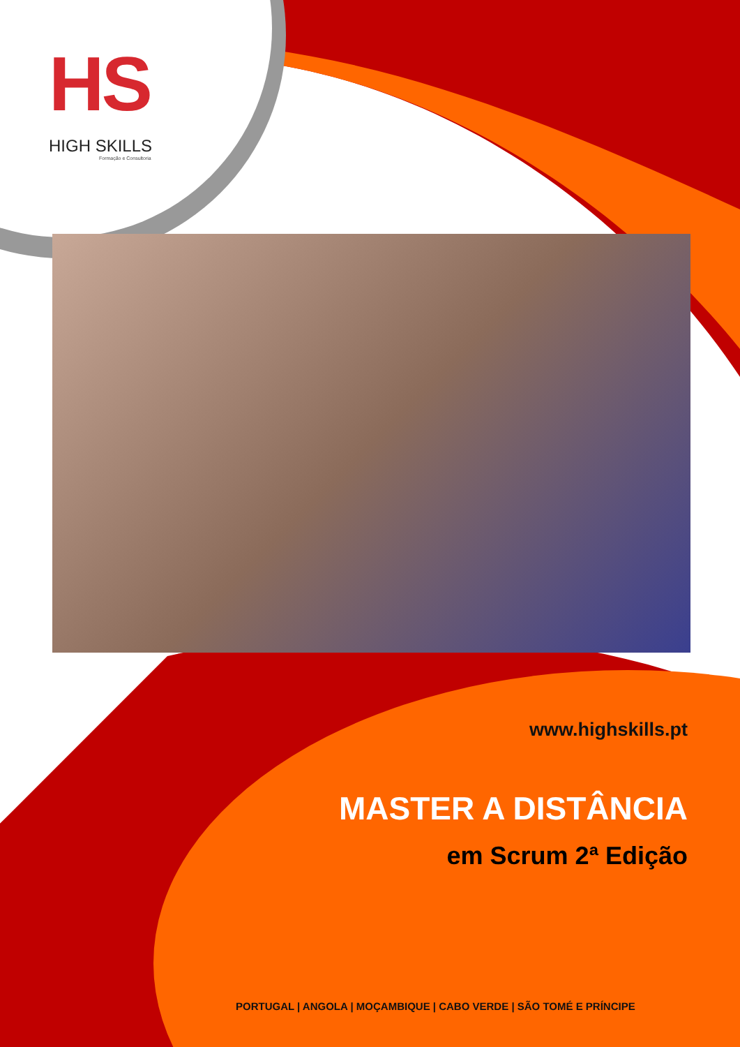HS
HIGH SKILLS
Formação e Consultoria
www.highskills.pt
MASTER A DISTÂNCIA
em Scrum 2ª Edição
PORTUGAL | ANGOLA | MOÇAMBIQUE | CABO VERDE | SÃO TOMÉ E PRÍNCIPE